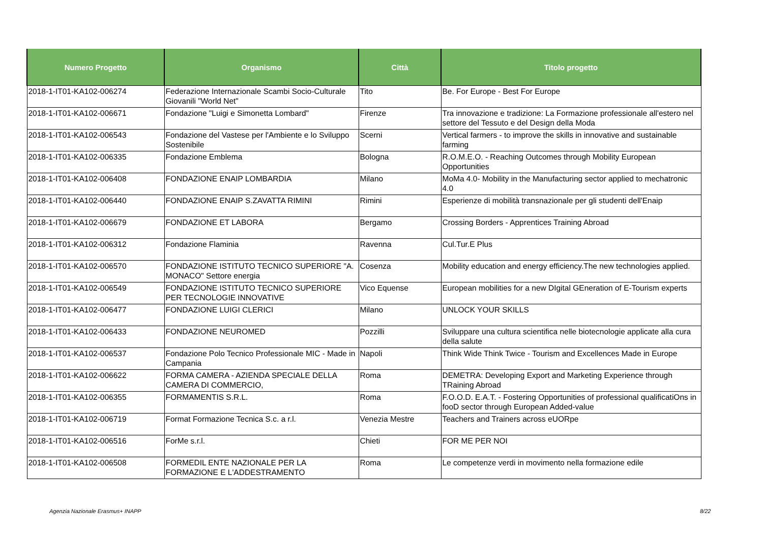| Numero Progetto | Organismo | Città | Titolo progetto |
| --- | --- | --- | --- |
| 2018-1-IT01-KA102-006274 | Federazione Internazionale Scambi Socio-Culturale Giovanili "World Net" | Tito | Be. For Europe - Best For Europe |
| 2018-1-IT01-KA102-006671 | Fondazione "Luigi e Simonetta Lombard" | Firenze | Tra innovazione e tradizione: La Formazione professionale all'estero nel settore del Tessuto e del Design della Moda |
| 2018-1-IT01-KA102-006543 | Fondazione del Vastese per l'Ambiente e lo Sviluppo Sostenibile | Scerni | Vertical farmers - to improve the skills in innovative and sustainable farming |
| 2018-1-IT01-KA102-006335 | Fondazione Emblema | Bologna | R.O.M.E.O. - Reaching Outcomes through Mobility European Opportunities |
| 2018-1-IT01-KA102-006408 | FONDAZIONE ENAIP LOMBARDIA | Milano | MoMa 4.0- Mobility in the Manufacturing sector applied to mechatronic 4.0 |
| 2018-1-IT01-KA102-006440 | FONDAZIONE ENAIP S.ZAVATTA RIMINI | Rimini | Esperienze di mobilità transnazionale per gli studenti dell'Enaip |
| 2018-1-IT01-KA102-006679 | FONDAZIONE ET LABORA | Bergamo | Crossing Borders - Apprentices Training Abroad |
| 2018-1-IT01-KA102-006312 | Fondazione Flaminia | Ravenna | Cul.Tur.E Plus |
| 2018-1-IT01-KA102-006570 | FONDAZIONE ISTITUTO TECNICO SUPERIORE "A. MONACO" Settore energia | Cosenza | Mobility education and energy efficiency.The new technologies applied. |
| 2018-1-IT01-KA102-006549 | FONDAZIONE ISTITUTO TECNICO SUPERIORE PER TECNOLOGIE INNOVATIVE | Vico Equense | European mobilities for a new DIgital GEneration of E-Tourism experts |
| 2018-1-IT01-KA102-006477 | FONDAZIONE LUIGI CLERICI | Milano | UNLOCK YOUR SKILLS |
| 2018-1-IT01-KA102-006433 | FONDAZIONE NEUROMED | Pozzilli | Sviluppare una cultura scientifica nelle biotecnologie applicate alla cura della salute |
| 2018-1-IT01-KA102-006537 | Fondazione Polo Tecnico Professionale MIC - Made in Campania | Napoli | Think Wide Think Twice - Tourism and Excellences Made in Europe |
| 2018-1-IT01-KA102-006622 | FORMA CAMERA - AZIENDA SPECIALE DELLA CAMERA DI COMMERCIO, | Roma | DEMETRA: Developing Export and Marketing Experience through TRaining Abroad |
| 2018-1-IT01-KA102-006355 | FORMAMENTIS S.R.L. | Roma | F.O.O.D. E.A.T. - Fostering Opportunities of professional qualificatiOns in fooD sector through European Added-value |
| 2018-1-IT01-KA102-006719 | Format Formazione Tecnica S.c. a r.l. | Venezia Mestre | Teachers and Trainers across eUORpe |
| 2018-1-IT01-KA102-006516 | ForMe s.r.l. | Chieti | FOR ME PER NOI |
| 2018-1-IT01-KA102-006508 | FORMEDIL ENTE NAZIONALE PER LA FORMAZIONE E L'ADDESTRAMENTO | Roma | Le competenze verdi in movimento nella formazione edile |
Agenzia Nazionale Erasmus+ INAPP
8/22